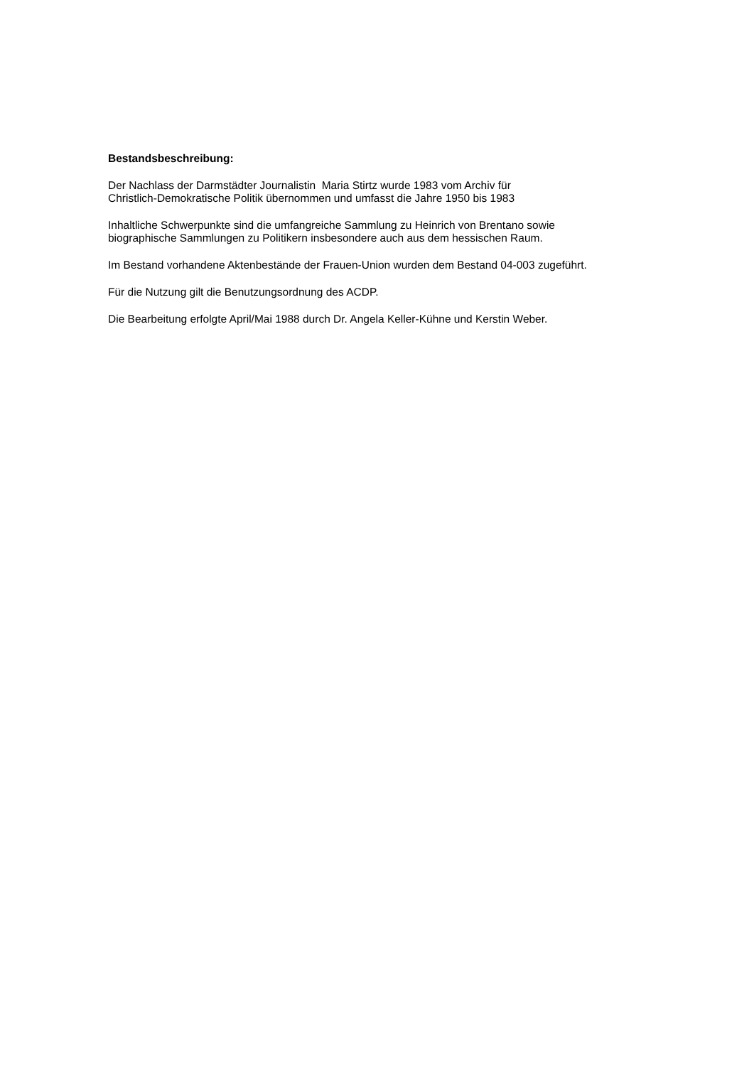Bestandsbeschreibung:
Der Nachlass der Darmstädter Journalistin Maria Stirtz wurde 1983 vom Archiv für
Christlich-Demokratische Politik übernommen und umfasst die Jahre 1950 bis 1983
Inhaltliche Schwerpunkte sind die umfangreiche Sammlung zu Heinrich von Brentano sowie
biographische Sammlungen zu Politikern insbesondere auch aus dem hessischen Raum.
Im Bestand vorhandene Aktenbestände der Frauen-Union wurden dem Bestand 04-003 zugeführt.
Für die Nutzung gilt die Benutzungsordnung des ACDP.
Die Bearbeitung erfolgte April/Mai 1988 durch Dr. Angela Keller-Kühne und Kerstin Weber.